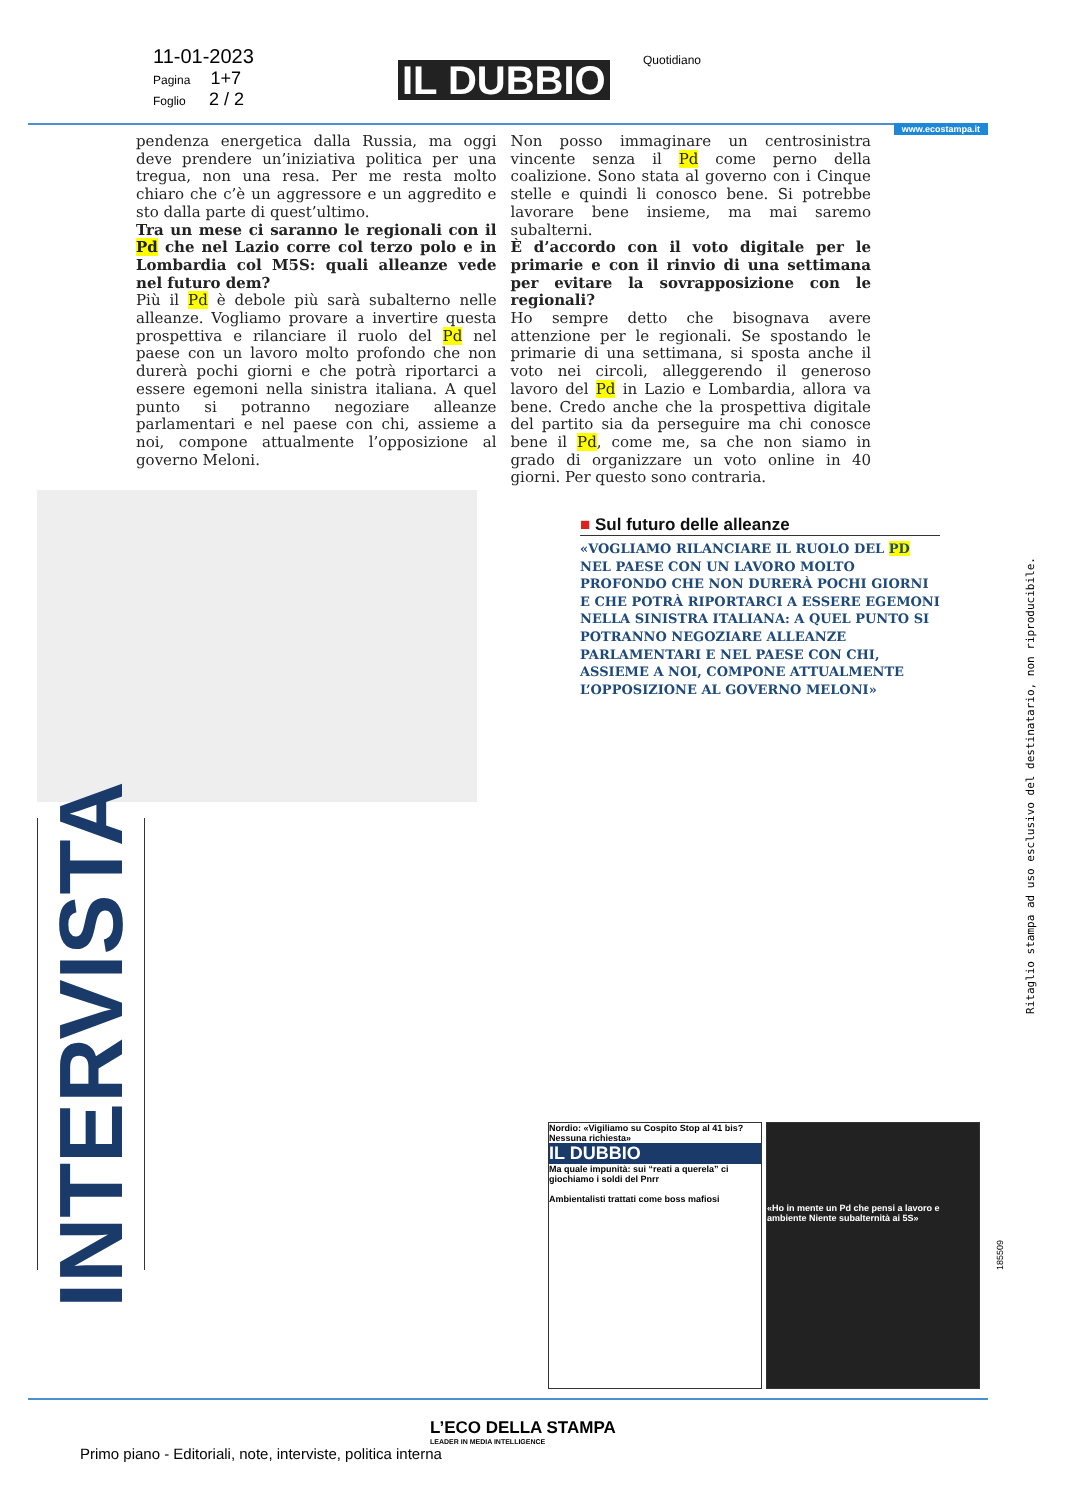11-01-2023
Pagina 1+7
Foglio 2 / 2
IL DUBBIO Quotidiano
www.ecostampa.it
pendenza energetica dalla Russia, ma oggi deve prendere un’iniziativa politica per una tregua, non una resa. Per me resta molto chiaro che c’è un aggressore e un aggredito e sto dalla parte di quest’ultimo.
Tra un mese ci saranno le regionali con il Pd che nel Lazio corre col terzo polo e in Lombardia col M5S: quali alleanze vede nel futuro dem?
Più il Pd è debole più sarà subalterno nelle alleanze. Vogliamo provare a invertire questa prospettiva e rilanciare il ruolo del Pd nel paese con un lavoro molto profondo che non durerà pochi giorni e che potrà riportarci a essere egemoni nella sinistra italiana. A quel punto si potranno negoziare alleanze parlamentari e nel paese con chi, assieme a noi, compone attualmente l’opposizione al governo Meloni.
Non posso immaginare un centrosinistra vincente senza il Pd come perno della coalizione. Sono stata al governo con i Cinque stelle e quindi li conosco bene. Si potrebbe lavorare bene insieme, ma mai saremo subalterni.
È d’accordo con il voto digitale per le primarie e con il rinvio di una settimana per evitare la sovrapposizione con le regionali?
Ho sempre detto che bisognava avere attenzione per le regionali. Se spostando le primarie di una settimana, si sposta anche il voto nei circoli, alleggerendo il generoso lavoro del Pd in Lazio e Lombardia, allora va bene. Credo anche che la prospettiva digitale del partito sia da perseguire ma chi conosce bene il Pd, come me, sa che non siamo in grado di organizzare un voto online in 40 giorni. Per questo sono contraria.
INTERVISTA
■ Sul futuro delle alleanze
«VOGLIAMO RILANCIARE IL RUOLO DEL PD NEL PAESE CON UN LAVORO MOLTO PROFONDO CHE NON DURERÀ POCHI GIORNI E CHE POTRÀ RIPORTARCI A ESSERE EGEMONI NELLA SINISTRA ITALIANA: A QUEL PUNTO SI POTRANNO NEGOZIARE ALLEANZE PARLAMENTARI E NEL PAESE CON CHI, ASSIEME A NOI, COMPONE ATTUALMENTE L’OPPOSIZIONE AL GOVERNO MELONI»
Ritaglio stampa ad uso esclusivo del destinatario, non riproducibile.
Nordio: «Vigiliamo su Cospito Stop al 41 bis? Nessuna richiesta»
IL DUBBIO
Ma quale impunità: sui “reati a querela” ci giochiamo i soldi del Pnrr
Ambientalisti trattati come boss mafiosi
«Ho in mente un Pd che pensi a lavoro e ambiente Niente subalternità ai 5S»
185509
L’ECO DELLA STAMPA
LEADER IN MEDIA INTELLIGENCE
Primo piano - Editoriali, note, interviste, politica interna